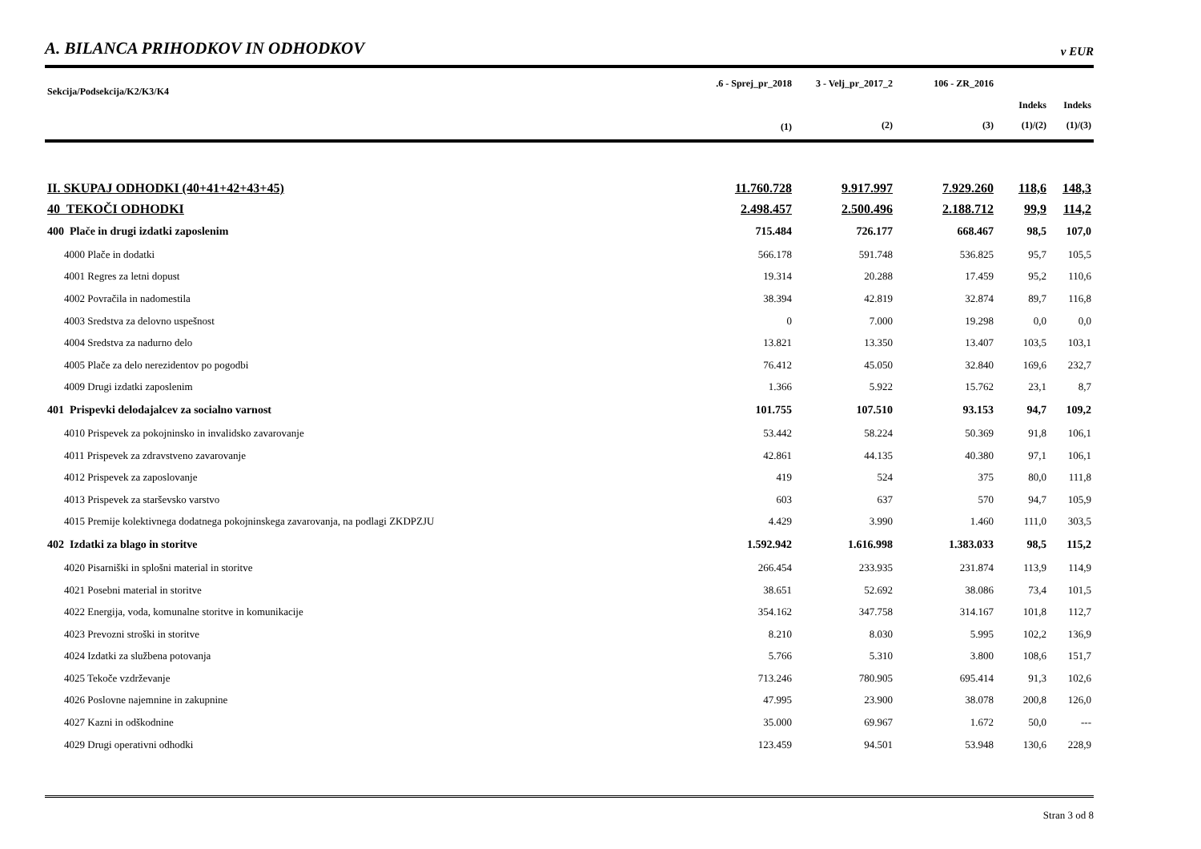A. BILANCA PRIHODKOV IN ODHODKOV
v EUR
| Sekcija/Podsekcija/K2/K3/K4 | .6 - Sprej_pr_2018 | 3 - Velj_pr_2017_2 | 106 - ZR_2016 | | |
| --- | --- | --- | --- | --- | --- |
| | | | | Indeks | Indeks |
| | (1) | (2) | (3) | (1)/(2) | (1)/(3) |
| II. SKUPAJ ODHODKI (40+41+42+43+45) | 11.760.728 | 9.917.997 | 7.929.260 | 118,6 | 148,3 |
| 40 TEKOČI ODHODKI | 2.498.457 | 2.500.496 | 2.188.712 | 99,9 | 114,2 |
| 400 Plače in drugi izdatki zaposlenim | 715.484 | 726.177 | 668.467 | 98,5 | 107,0 |
| 4000 Plače in dodatki | 566.178 | 591.748 | 536.825 | 95,7 | 105,5 |
| 4001 Regres za letni dopust | 19.314 | 20.288 | 17.459 | 95,2 | 110,6 |
| 4002 Povračila in nadomestila | 38.394 | 42.819 | 32.874 | 89,7 | 116,8 |
| 4003 Sredstva za delovno uspešnost | 0 | 7.000 | 19.298 | 0,0 | 0,0 |
| 4004 Sredstva za nadurno delo | 13.821 | 13.350 | 13.407 | 103,5 | 103,1 |
| 4005 Plače za delo nerezidentov po pogodbi | 76.412 | 45.050 | 32.840 | 169,6 | 232,7 |
| 4009 Drugi izdatki zaposlenim | 1.366 | 5.922 | 15.762 | 23,1 | 8,7 |
| 401 Prispevki delodajalcev za socialno varnost | 101.755 | 107.510 | 93.153 | 94,7 | 109,2 |
| 4010 Prispevek za pokojninsko in invalidsko zavarovanje | 53.442 | 58.224 | 50.369 | 91,8 | 106,1 |
| 4011 Prispevek za zdravstveno zavarovanje | 42.861 | 44.135 | 40.380 | 97,1 | 106,1 |
| 4012 Prispevek za zaposlovanje | 419 | 524 | 375 | 80,0 | 111,8 |
| 4013 Prispevek za starševsko varstvo | 603 | 637 | 570 | 94,7 | 105,9 |
| 4015 Premije kolektivnega dodatnega pokojninskega zavarovanja, na podlagi ZKDPZJU | 4.429 | 3.990 | 1.460 | 111,0 | 303,5 |
| 402 Izdatki za blago in storitve | 1.592.942 | 1.616.998 | 1.383.033 | 98,5 | 115,2 |
| 4020 Pisarniški in splošni material in storitve | 266.454 | 233.935 | 231.874 | 113,9 | 114,9 |
| 4021 Posebni material in storitve | 38.651 | 52.692 | 38.086 | 73,4 | 101,5 |
| 4022 Energija, voda, komunalne storitve in komunikacije | 354.162 | 347.758 | 314.167 | 101,8 | 112,7 |
| 4023 Prevozni stroški in storitve | 8.210 | 8.030 | 5.995 | 102,2 | 136,9 |
| 4024 Izdatki za službena potovanja | 5.766 | 5.310 | 3.800 | 108,6 | 151,7 |
| 4025 Tekoče vzdrževanje | 713.246 | 780.905 | 695.414 | 91,3 | 102,6 |
| 4026 Poslovne najemnine in zakupnine | 47.995 | 23.900 | 38.078 | 200,8 | 126,0 |
| 4027 Kazni in odškodnine | 35.000 | 69.967 | 1.672 | 50,0 | --- |
| 4029 Drugi operativni odhodki | 123.459 | 94.501 | 53.948 | 130,6 | 228,9 |
Stran 3 od 8